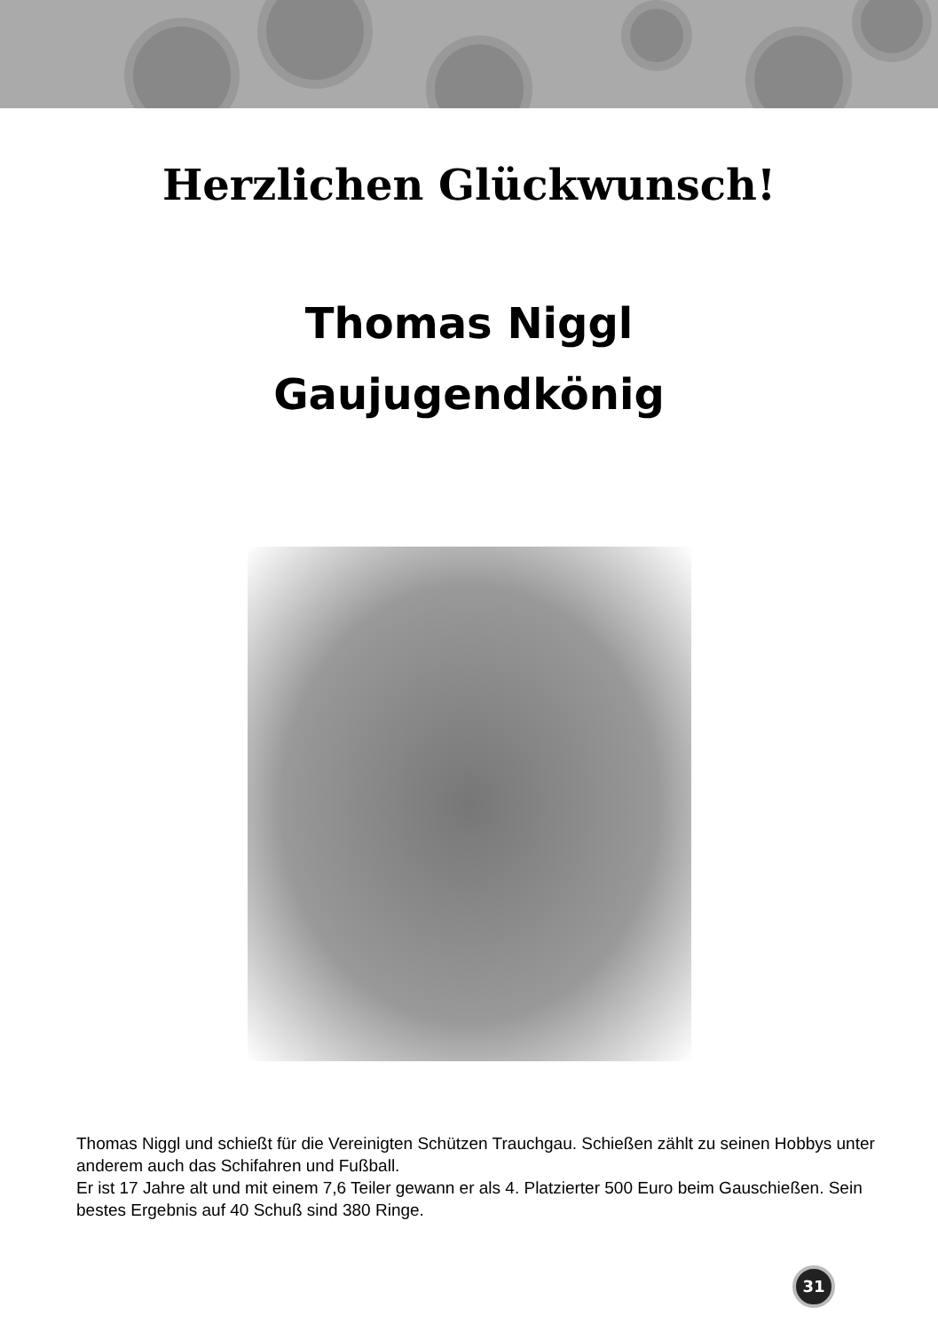Herzlichen Glückwunsch!
Thomas Niggl
Gaujugendkönig
Thomas Niggl und schießt für die Vereinigten Schützen Trauchgau. Schießen zählt zu seinen Hobbys unter anderem auch das Schifahren und Fußball.
Er ist 17 Jahre alt und mit einem 7,6 Teiler gewann er als 4. Platzierter 500 Euro beim Gauschießen. Sein bestes Ergebnis auf 40 Schuß sind 380 Ringe.
31